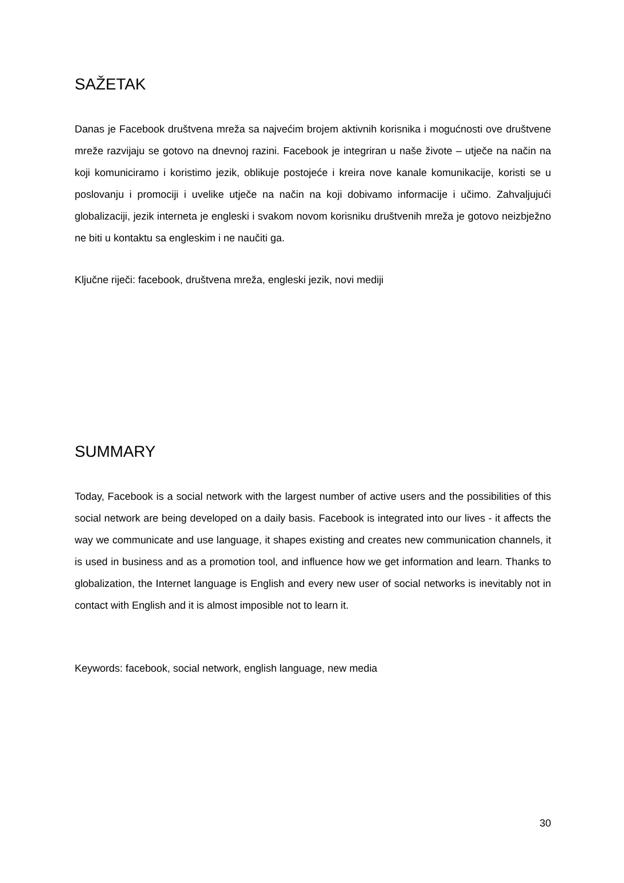SAŽETAK
Danas je Facebook društvena mreža sa najvećim brojem aktivnih korisnika i mogućnosti ove društvene mreže razvijaju se gotovo na dnevnoj razini. Facebook je integriran u naše živote – utječe na način na koji komuniciramo i koristimo jezik, oblikuje postojeće i kreira nove kanale komunikacije, koristi se u poslovanju i promociji i uvelike utječe na način na koji dobivamo informacije i učimo. Zahvaljujući globalizaciji, jezik interneta je engleski i svakom novom korisniku društvenih mreža je gotovo neizbježno ne biti u kontaktu sa engleskim i ne naučiti ga.
Ključne riječi: facebook, društvena mreža, engleski jezik, novi mediji
SUMMARY
Today, Facebook is a social network with the largest number of active users and the possibilities of this social network are being developed on a daily basis. Facebook is integrated into our lives - it affects the way we communicate and use language, it shapes existing and creates new communication channels, it is used in business and as a promotion tool, and influence how we get information and learn. Thanks to globalization, the Internet language is English and every new user of social networks is inevitably not in contact with English and it is almost imposible not to learn it.
Keywords: facebook, social network, english language, new media
30